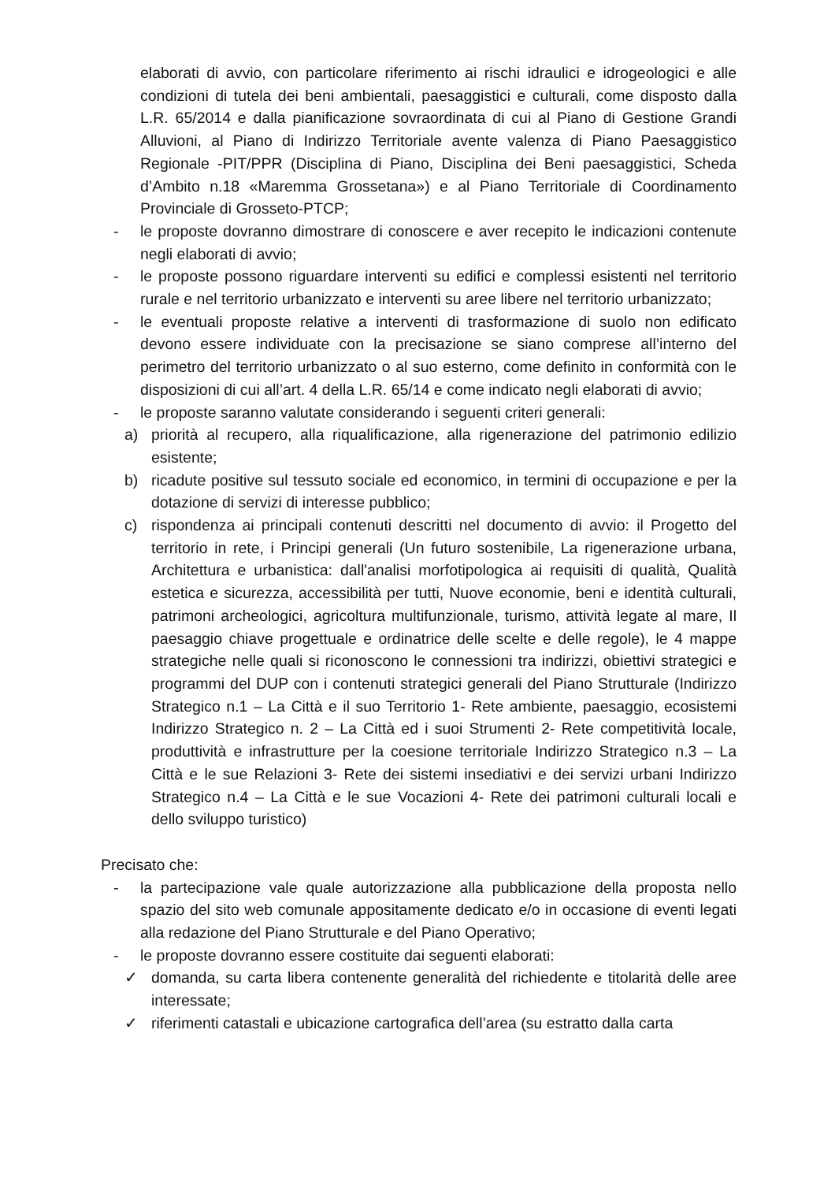elaborati di avvio, con particolare riferimento ai rischi idraulici e idrogeologici e alle condizioni di tutela dei beni ambientali, paesaggistici e culturali, come disposto dalla L.R. 65/2014 e dalla pianificazione sovraordinata di cui al Piano di Gestione Grandi Alluvioni, al Piano di Indirizzo Territoriale avente valenza di Piano Paesaggistico Regionale -PIT/PPR (Disciplina di Piano, Disciplina dei Beni paesaggistici, Scheda d’Ambito n.18 «Maremma Grossetana») e al Piano Territoriale di Coordinamento Provinciale di Grosseto-PTCP;
- le proposte dovranno dimostrare di conoscere e aver recepito le indicazioni contenute negli elaborati di avvio;
- le proposte possono riguardare interventi su edifici e complessi esistenti nel territorio rurale e nel territorio urbanizzato e interventi su aree libere nel territorio urbanizzato;
- le eventuali proposte relative a interventi di trasformazione di suolo non edificato devono essere individuate con la precisazione se siano comprese all’interno del perimetro del territorio urbanizzato o al suo esterno, come definito in conformità con le disposizioni di cui all’art. 4 della L.R. 65/14 e come indicato negli elaborati di avvio;
- le proposte saranno valutate considerando i seguenti criteri generali:
a) priorità al recupero, alla riqualificazione, alla rigenerazione del patrimonio edilizio esistente;
b) ricadute positive sul tessuto sociale ed economico, in termini di occupazione e per la dotazione di servizi di interesse pubblico;
c) rispondenza ai principali contenuti descritti nel documento di avvio: il Progetto del territorio in rete, i Principi generali (Un futuro sostenibile, La rigenerazione urbana, Architettura e urbanistica: dall'analisi morfotipologica ai requisiti di qualità, Qualità estetica e sicurezza, accessibilità per tutti, Nuove economie, beni e identità culturali, patrimoni archeologici, agricoltura multifunzionale, turismo, attività legate al mare, Il paesaggio chiave progettuale e ordinatrice delle scelte e delle regole), le 4 mappe strategiche nelle quali si riconoscono le connessioni tra indirizzi, obiettivi strategici e programmi del DUP con i contenuti strategici generali del Piano Strutturale (Indirizzo Strategico n.1 – La Città e il suo Territorio 1- Rete ambiente, paesaggio, ecosistemi Indirizzo Strategico n. 2 – La Città ed i suoi Strumenti 2- Rete competitività locale, produttività e infrastrutture per la coesione territoriale Indirizzo Strategico n.3 – La Città e le sue Relazioni 3- Rete dei sistemi insediativi e dei servizi urbani Indirizzo Strategico n.4 – La Città e le sue Vocazioni 4- Rete dei patrimoni culturali locali e dello sviluppo turistico)
Precisato che:
- la partecipazione vale quale autorizzazione alla pubblicazione della proposta nello spazio del sito web comunale appositamente dedicato e/o in occasione di eventi legati alla redazione del Piano Strutturale e del Piano Operativo;
- le proposte dovranno essere costituite dai seguenti elaborati:
✓ domanda, su carta libera contenente generalità del richiedente e titolarità delle aree interessate;
✓ riferimenti catastali e ubicazione cartografica dell’area (su estratto dalla carta